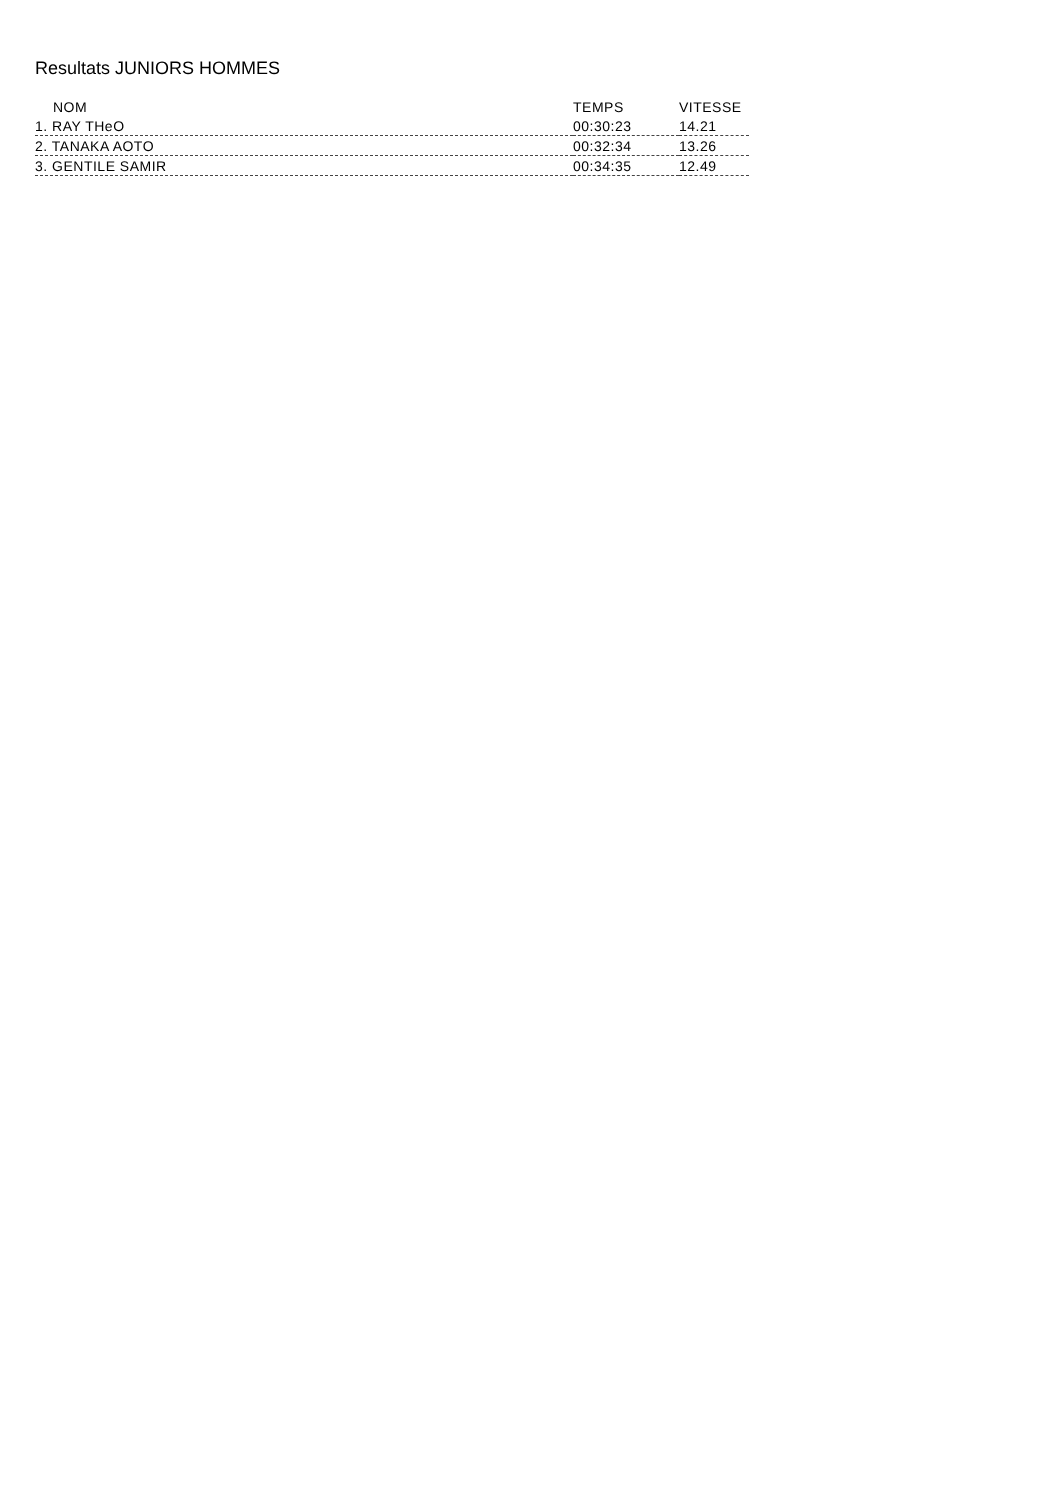Resultats JUNIORS HOMMES
| NOM | TEMPS | VITESSE |
| --- | --- | --- |
| 1. RAY THeO | 00:30:23 | 14.21 |
| 2. TANAKA AOTO | 00:32:34 | 13.26 |
| 3. GENTILE SAMIR | 00:34:35 | 12.49 |